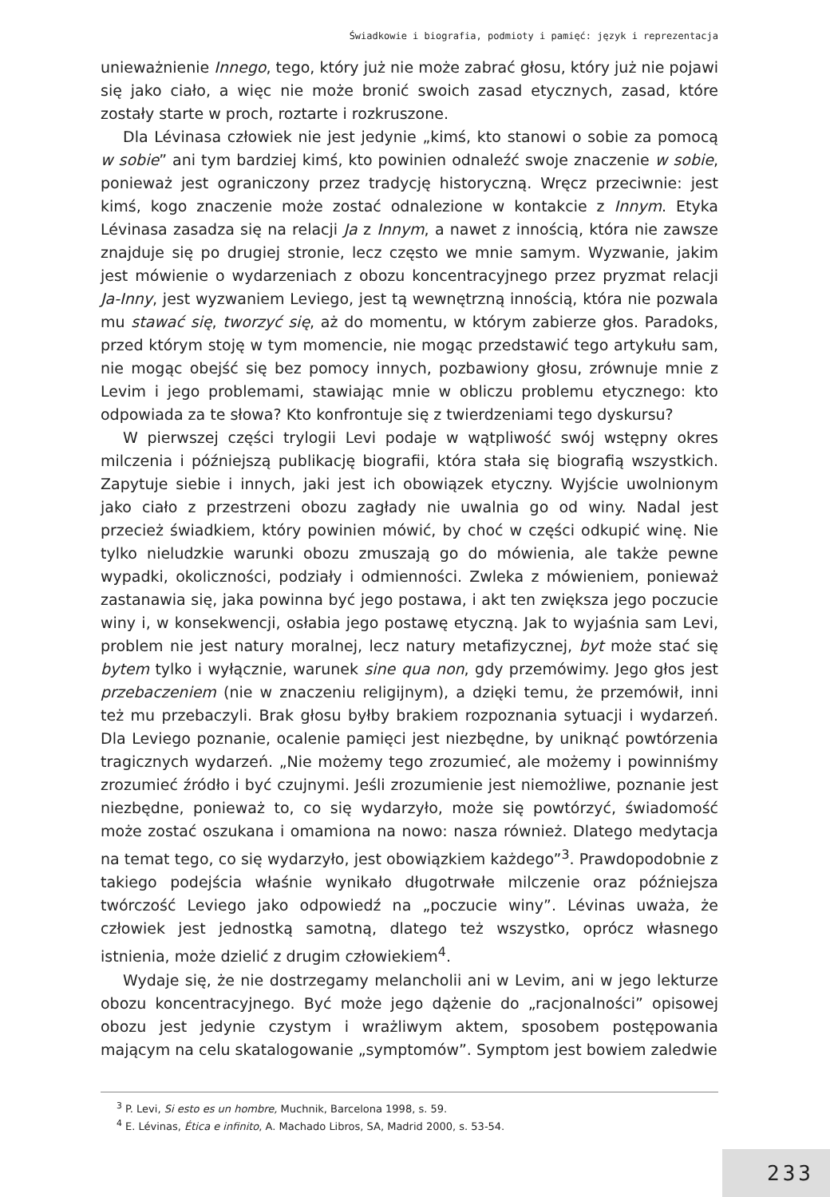Świadkowie i biografia, podmioty i pamięć: język i reprezentacja
unieważnienie Innego, tego, który już nie może zabrać głosu, który już nie pojawi się jako ciało, a więc nie może bronić swoich zasad etycznych, zasad, które zostały starte w proch, roztarte i rozkruszone.
Dla Lévinasa człowiek nie jest jedynie „kimś, kto stanowi o sobie za pomocą w sobie” ani tym bardziej kimś, kto powinien odnaleźć swoje znaczenie w sobie, ponieważ jest ograniczony przez tradycję historyczną. Wręcz przeciwnie: jest kimś, kogo znaczenie może zostać odnalezione w kontakcie z Innym. Etyka Lévinasa zasadza się na relacji Ja z Innym, a nawet z innością, która nie zawsze znajduje się po drugiej stronie, lecz często we mnie samym. Wyzwanie, jakim jest mówienie o wydarzeniach z obozu koncentracyjnego przez pryzmat relacji Ja-Inny, jest wyzwaniem Leviego, jest tą wewnętrzną innością, która nie pozwala mu stawać się, tworzyć się, aż do momentu, w którym zabierze głos. Paradoks, przed którym stoję w tym momencie, nie mogąc przedstawić tego artykułu sam, nie mogąc obejść się bez pomocy innych, pozbawiony głosu, zrównuje mnie z Levim i jego problemami, stawiając mnie w obliczu problemu etycznego: kto odpowiada za te słowa? Kto konfrontuje się z twierdzeniami tego dyskursu?
W pierwszej części trylogii Levi podaje w wątpliwość swój wstępny okres milczenia i późniejszą publikację biografii, która stała się biografią wszystkich. Zapytuje siebie i innych, jaki jest ich obowiązek etyczny. Wyjście uwolnionym jako ciało z przestrzeni obozu zagłady nie uwalnia go od winy. Nadal jest przecież świadkiem, który powinien mówić, by choć w części odkupić winę. Nie tylko nieludzkie warunki obozu zmuszają go do mówienia, ale także pewne wypadki, okoliczności, podziały i odmienności. Zwleka z mówieniem, ponieważ zastanawia się, jaka powinna być jego postawa, i akt ten zwiększa jego poczucie winy i, w konsekwencji, osłabia jego postawę etyczną. Jak to wyjaśnia sam Levi, problem nie jest natury moralnej, lecz natury metafizycznej, byt może stać się bytem tylko i wyłącznie, warunek sine qua non, gdy przemówimy. Jego głos jest przebaczeniem (nie w znaczeniu religijnym), a dzięki temu, że przemówił, inni też mu przebaczyli. Brak głosu byłby brakiem rozpoznania sytuacji i wydarzeń. Dla Leviego poznanie, ocalenie pamięci jest niezbędne, by uniknąć powtórzenia tragicznych wydarzeń. „Nie możemy tego zrozumieć, ale możemy i powinniśmy zrozumieć źródło i być czujnymi. Jeśli zrozumienie jest niemożliwe, poznanie jest niezbędne, ponieważ to, co się wydarzyło, może się powtórzyć, świadomość może zostać oszukana i omamiona na nowo: nasza również. Dlatego medytacja na temat tego, co się wydarzyło, jest obowiązkiem każdego”<sup>3</sup>. Prawdopodobnie z takiego podejścia właśnie wynikało długotrwałe milczenie oraz późniejsza twórczość Leviego jako odpowiedź na „poczucie winy”. Lévinas uważa, że człowiek jest jednostką samotną, dlatego też wszystko, oprócz własnego istnienia, może dzielić z drugim człowiekiem<sup>4</sup>.
Wydaje się, że nie dostrzegamy melancholii ani w Levim, ani w jego lekturze obozu koncentracyjnego. Być może jego dążenie do „racjonalności” opisowej obozu jest jedynie czystym i wrażliwym aktem, sposobem postępowania mającym na celu skatalogowanie „symptomów”. Symptom jest bowiem zaledwie
<sup>3</sup> P. Levi, Si esto es un hombre, Muchnik, Barcelona 1998, s. 59.
<sup>4</sup> E. Lévinas, Ética e infinito, A. Machado Libros, SA, Madrid 2000, s. 53-54.
233